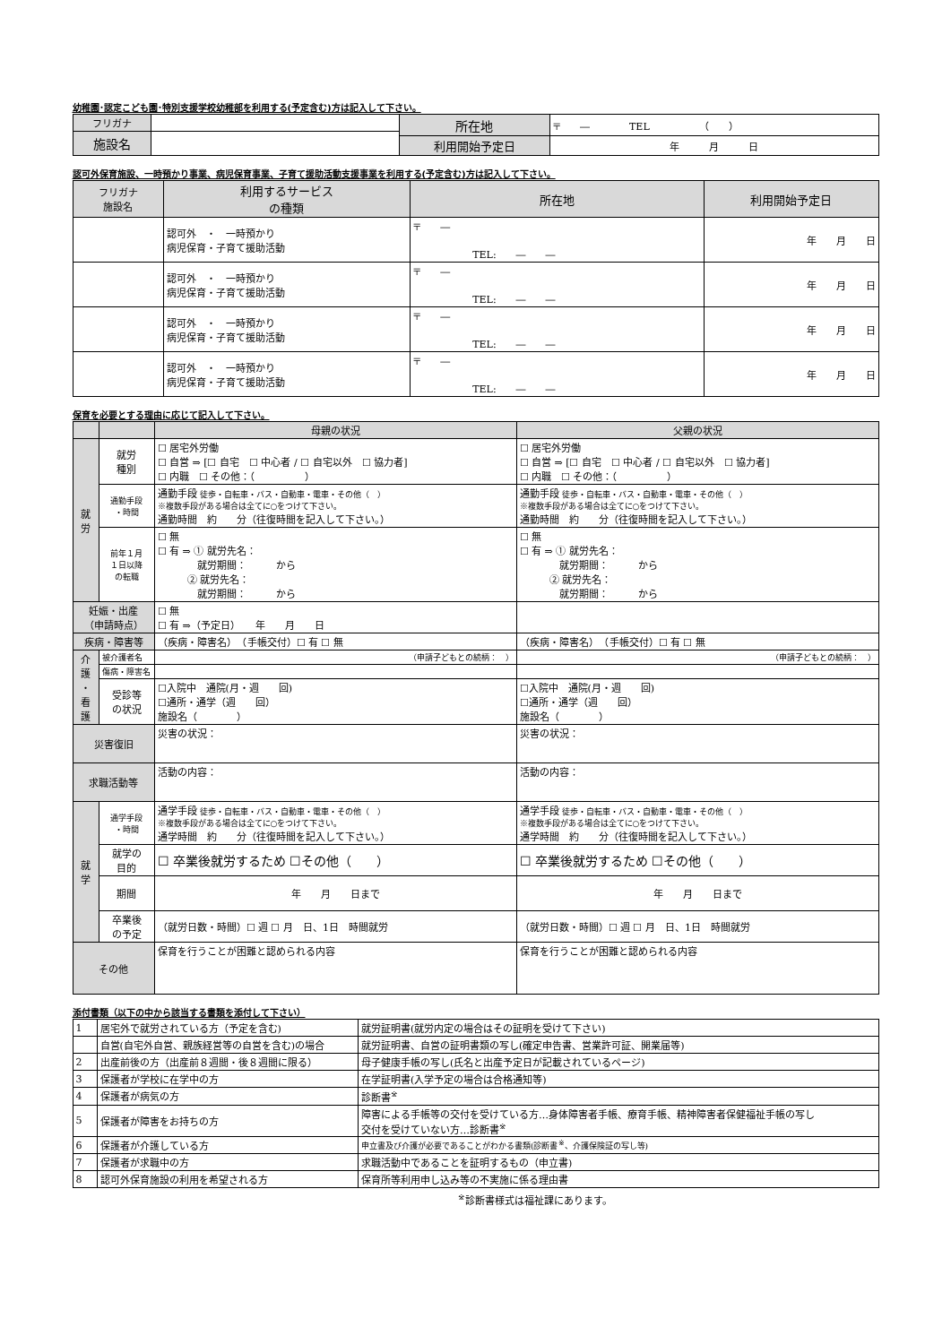幼稚園･認定こども園･特別支援学校幼稚部を利用する(予定含む)方は記入して下さい。
| フリガナ | | 所在地 | 〒 ― TEL （ ） |
| 施設名 | | | |
| | | 利用開始予定日 | 年 月 日 |
認可外保育施設、一時預かり事業、病児保育事業、子育て援助活動支援事業を利用する(予定含む)方は記入して下さい。
| フリガナ 施設名 | 利用するサービス の種類 | 所在地 | 利用開始予定日 |
| --- | --- | --- | --- |
| | 認可外 ・ 一時預かり 病児保育・子育て援助活動 | 〒 ― TEL: ― ― | 年 月 日 |
| | 認可外 ・ 一時預かり 病児保育・子育て援助活動 | 〒 ― TEL: ― ― | 年 月 日 |
| | 認可外 ・ 一時預かり 病児保育・子育て援助活動 | 〒 ― TEL: ― ― | 年 月 日 |
| | 認可外 ・ 一時預かり 病児保育・子育て援助活動 | 〒 ― TEL: ― ― | 年 月 日 |
保育を必要とする理由に応じて記入して下さい。
| | | 母親の状況 | 父親の状況 |
| --- | --- | --- | --- |
| 就 労 | 就労 種別 | ☐ 居宅外労働 ☐ 自営 ⇒ [☐ 自宅 ☐ 中心者 / ☐ 自宅以外 ☐ 協力者] ☐ 内職 ☐ その他：（ ） | ☐ 居宅外労働 ☐ 自営 ⇒ [☐ 自宅 ☐ 中心者 / ☐ 自宅以外 ☐ 協力者] ☐ 内職 ☐ その他：（ ） |
| | 通勤手段 ・時間 | 通勤手段 徒歩・自転車・バス・自動車・電車・その他（ ） ※複数手段がある場合は全てに○をつけて下さい。 通勤時間 約 分（往復時間を記入して下さい。） | 通勤手段 徒歩・自転車・バス・自動車・電車・その他（ ） ※複数手段がある場合は全てに○をつけて下さい。 通勤時間 約 分（往復時間を記入して下さい。） |
| | 前年１月 １日以降 の転職 | ☐ 無 ☐ 有 ⇒ ① 就労先名： 就労期間： から ② 就労先名： 就労期間： から | ☐ 無 ☐ 有 ⇒ ① 就労先名： 就労期間： から ② 就労先名： 就労期間： から |
| 妊娠・出産 （申請時点） | | ☐ 無 ☐ 有 ⇒（予定日） 年 月 日 | |
| 疾病・障害等 | | （疾病・障害名） （手帳交付）☐ 有 ☐ 無 | （疾病・障害名） （手帳交付）☐ 有 ☐ 無 |
| 介 護 ・ 看 護 | 被介護者名 | （申請子どもとの続柄： ） | （申請子どもとの続柄： ） |
| | 傷病・障害名 | | |
| | 受診等 の状況 | ☐入院中 通院(月・週 回) ☐通所・通学（週 回） 施設名（ ） | ☐入院中 通院(月・週 回) ☐通所・通学（週 回） 施設名（ ） |
| 災害復旧 | | 災害の状況： | 災害の状況： |
| 求職活動等 | | 活動の内容： | 活動の内容： |
| 就 学 | 通学手段 ・時間 | 通学手段 徒歩・自転車・バス・自動車・電車・その他（ ） ※複数手段がある場合は全てに○をつけて下さい。 通学時間 約 分（往復時間を記入して下さい。） | 通学手段 徒歩・自転車・バス・自動車・電車・その他（ ） ※複数手段がある場合は全てに○をつけて下さい。 通学時間 約 分（往復時間を記入して下さい。） |
| | 就学の 目的 | ☐ 卒業後就労するため ☐その他（ ） | ☐ 卒業後就労するため ☐その他（ ） |
| | 期間 | 年 月 日まで | 年 月 日まで |
| | 卒業後 の予定 | （就労日数・時間）☐ 週 ☐ 月 日、1日 時間就労 | （就労日数・時間）☐ 週 ☐ 月 日、1日 時間就労 |
| その他 | | 保育を行うことが困難と認められる内容 | 保育を行うことが困難と認められる内容 |
添付書類（以下の中から該当する書類を添付して下さい）
| 1 | 居宅外で就労されている方（予定を含む) | 就労証明書(就労内定の場合はその証明を受けて下さい) |
| | 自営(自宅外自営、親族経営等の自営を含む)の場合 | 就労証明書、自営の証明書類の写し(確定申告書、営業許可証、開業届等) |
| 2 | 出産前後の方（出産前８週間・後８週間に限る） | 母子健康手帳の写し(氏名と出産予定日が記載されているページ) |
| 3 | 保護者が学校に在学中の方 | 在学証明書(入学予定の場合は合格通知等) |
| 4 | 保護者が病気の方 | 診断書<sup>※</sup> |
| 5 | 保護者が障害をお持ちの方 | 障害による手帳等の交付を受けている方…身体障害者手帳、療育手帳、精神障害者保健福祉手帳の写し 交付を受けていない方…診断書<sup>※</sup> |
| 6 | 保護者が介護している方 | 申立書及び介護が必要であることがわかる書類(診断書<sup>※</sup>、介護保険証の写し等) |
| 7 | 保護者が求職中の方 | 求職活動中であることを証明するもの（申立書) |
| 8 | 認可外保育施設の利用を希望される方 | 保育所等利用申し込み等の不実施に係る理由書 |
<sup>※</sup>診断書様式は福祉課にあります。